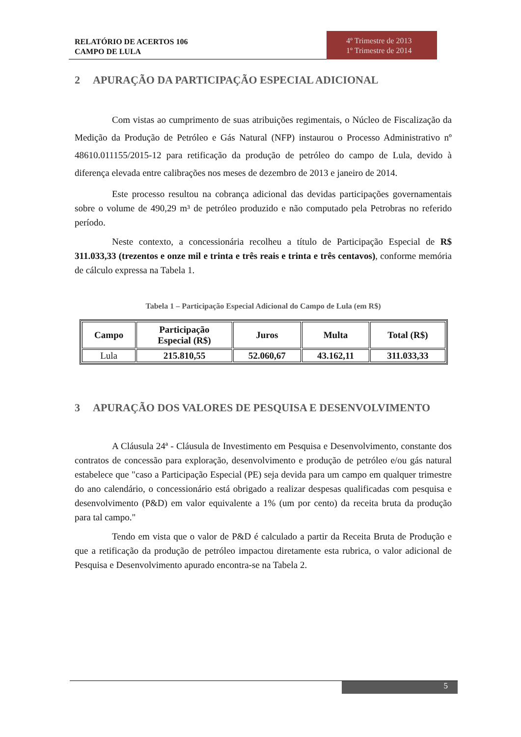RELATÓRIO DE ACERTOS 106
CAMPO DE LULA
4º Trimestre de 2013
1º Trimestre de 2014
2 APURAÇÃO DA PARTICIPAÇÃO ESPECIAL ADICIONAL
Com vistas ao cumprimento de suas atribuições regimentais, o Núcleo de Fiscalização da Medição da Produção de Petróleo e Gás Natural (NFP) instaurou o Processo Administrativo nº 48610.011155/2015-12 para retificação da produção de petróleo do campo de Lula, devido à diferença elevada entre calibrações nos meses de dezembro de 2013 e janeiro de 2014.
Este processo resultou na cobrança adicional das devidas participações governamentais sobre o volume de 490,29 m³ de petróleo produzido e não computado pela Petrobras no referido período.
Neste contexto, a concessionária recolheu a título de Participação Especial de R$ 311.033,33 (trezentos e onze mil e trinta e três reais e trinta e três centavos), conforme memória de cálculo expressa na Tabela 1.
Tabela 1 – Participação Especial Adicional do Campo de Lula (em R$)
| Campo | Participação Especial (R$) | Juros | Multa | Total (R$) |
| --- | --- | --- | --- | --- |
| Lula | 215.810,55 | 52.060,67 | 43.162,11 | 311.033,33 |
3 APURAÇÃO DOS VALORES DE PESQUISA E DESENVOLVIMENTO
A Cláusula 24ª - Cláusula de Investimento em Pesquisa e Desenvolvimento, constante dos contratos de concessão para exploração, desenvolvimento e produção de petróleo e/ou gás natural estabelece que "caso a Participação Especial (PE) seja devida para um campo em qualquer trimestre do ano calendário, o concessionário está obrigado a realizar despesas qualificadas com pesquisa e desenvolvimento (P&D) em valor equivalente a 1% (um por cento) da receita bruta da produção para tal campo."
Tendo em vista que o valor de P&D é calculado a partir da Receita Bruta de Produção e que a retificação da produção de petróleo impactou diretamente esta rubrica, o valor adicional de Pesquisa e Desenvolvimento apurado encontra-se na Tabela 2.
5